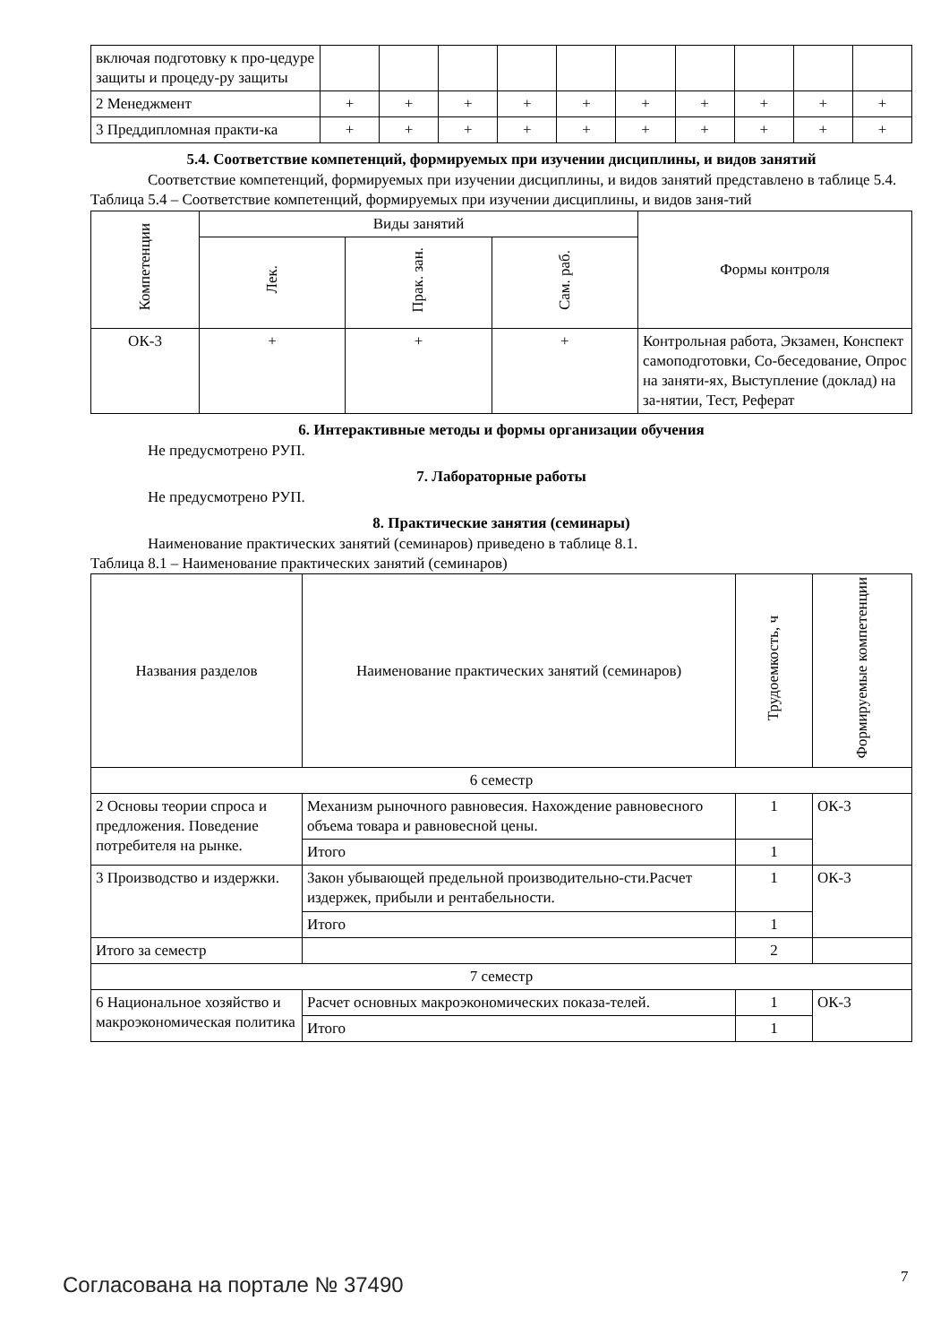| включая подготовку к про-цедуре защиты и процеду-ру защиты | | | | | | | | | | |
| 2 Менеджмент | + | + | + | + | + | + | + | + | + | + |
| 3 Преддипломная практи-ка | + | + | + | + | + | + | + | + | + | + |
5.4. Соответствие компетенций, формируемых при изучении дисциплины, и видов занятий
Соответствие компетенций, формируемых при изучении дисциплины, и видов занятий представлено в таблице 5.4.
Таблица 5.4 – Соответствие компетенций, формируемых при изучении дисциплины, и видов заня-тий
| Компетенции | Виды занятий | | | Формы контроля |
| --- | --- | --- | --- | --- |
| | Лек. | Прак. зан. | Сам. раб. | |
| ОК-3 | + | + | + | Контрольная работа, Экзамен, Конспект самоподготовки, Со-беседование, Опрос на заняти-ях, Выступление (доклад) на за-нятии, Тест, Реферат |
6. Интерактивные методы и формы организации обучения
Не предусмотрено РУП.
7. Лабораторные работы
Не предусмотрено РУП.
8. Практические занятия (семинары)
Наименование практических занятий (семинаров) приведено в таблице 8.1.
Таблица 8.1 – Наименование практических занятий (семинаров)
| Названия разделов | Наименование практических занятий (семинаров) | Трудоемкость, ч | Формируемые компетенции |
| --- | --- | --- | --- |
| 6 семестр | | | |
| 2 Основы теории спроса и предложения. Поведение потребителя на рынке. | Механизм рыночного равновесия. Нахождение равновесного объема товара и равновесной цены. | 1 | ОК-3 |
| | Итого | 1 | |
| 3 Производство и издержки. | Закон убывающей предельной производительно-сти.Расчет издержек, прибыли и рентабельности. | 1 | ОК-3 |
| | Итого | 1 | |
| Итого за семестр | | 2 | |
| 7 семестр | | | |
| 6 Национальное хозяйство и макроэкономическая политика | Расчет основных макроэкономических показа-телей. | 1 | ОК-3 |
| | Итого | 1 | |
Согласована на портале № 37490 7